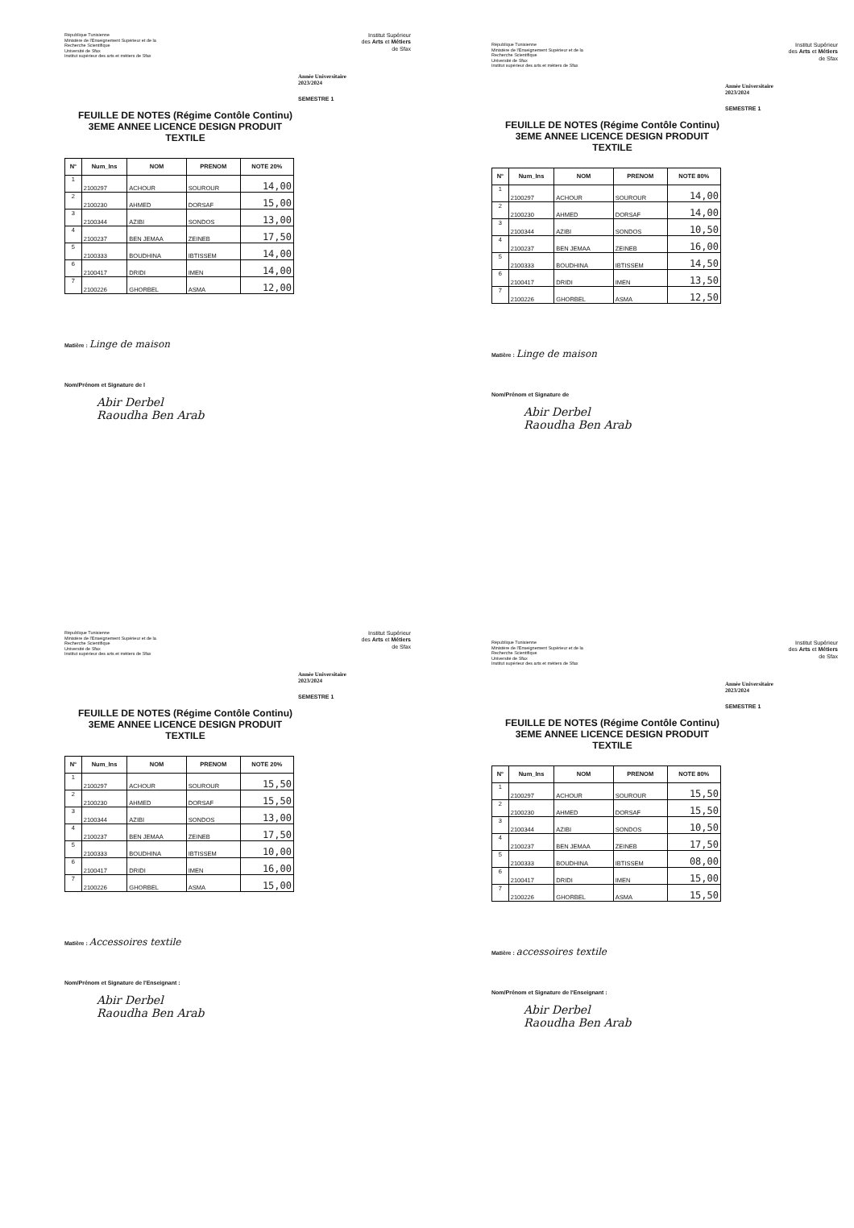République Tunisienne
Ministère de l'Enseignement Supérieur et de la
Recherche Scientifique
Université de Sfax
Institut supérieur des arts et métiers de Sfax
Institut Supérieur
des Arts et Métiers
de Sfax
Année Universitaire
2023/2024
SEMESTRE 1
FEUILLE DE NOTES (Régime Contôle Continu)
3EME ANNEE LICENCE DESIGN PRODUIT
TEXTILE
| N° | Num_Ins | NOM | PRENOM | NOTE 20% |
| --- | --- | --- | --- | --- |
| 1 | 2100297 | ACHOUR | SOUROUR | 14,00 |
| 2 | 2100230 | AHMED | DORSAF | 15,00 |
| 3 | 2100344 | AZIBI | SONDOS | 13,00 |
| 4 | 2100237 | BEN JEMAA | ZEINEB | 17,50 |
| 5 | 2100333 | BOUDHINA | IBTISSEM | 14,00 |
| 6 | 2100417 | DRIDI | IMEN | 14,00 |
| 7 | 2100226 | GHORBEL | ASMA | 12,00 |
Matière : Linge de maison
Nom/Prénom et Signature de l
Abir Derbel
Raoudha Ben Arab
République Tunisienne
Ministère de l'Enseignement Supérieur et de la
Recherche Scientifique
Université de Sfax
Institut supérieur des arts et métiers de Sfax
Institut Supérieur
des Arts et Métiers
de Sfax
Année Universitaire
2023/2024
SEMESTRE 1
FEUILLE DE NOTES (Régime Contôle Continu)
3EME ANNEE LICENCE DESIGN PRODUIT
TEXTILE
| N° | Num_Ins | NOM | PRENOM | NOTE 80% |
| --- | --- | --- | --- | --- |
| 1 | 2100297 | ACHOUR | SOUROUR | 14,00 |
| 2 | 2100230 | AHMED | DORSAF | 14,00 |
| 3 | 2100344 | AZIBI | SONDOS | 10,50 |
| 4 | 2100237 | BEN JEMAA | ZEINEB | 16,00 |
| 5 | 2100333 | BOUDHINA | IBTISSEM | 14,50 |
| 6 | 2100417 | DRIDI | IMEN | 13,50 |
| 7 | 2100226 | GHORBEL | ASMA | 12,50 |
Matière : Linge de maison
Nom/Prénom et Signature de
Abir Derbel
Raoudha Ben Arab
République Tunisienne
Ministère de l'Enseignement Supérieur et de la
Recherche Scientifique
Université de Sfax
Institut supérieur des arts et métiers de Sfax
Institut Supérieur
des Arts et Métiers
de Sfax
Année Universitaire
2023/2024
SEMESTRE 1
FEUILLE DE NOTES (Régime Contôle Continu)
3EME ANNEE LICENCE DESIGN PRODUIT
TEXTILE
| N° | Num_Ins | NOM | PRENOM | NOTE 20% |
| --- | --- | --- | --- | --- |
| 1 | 2100297 | ACHOUR | SOUROUR | 15,50 |
| 2 | 2100230 | AHMED | DORSAF | 15,50 |
| 3 | 2100344 | AZIBI | SONDOS | 13,00 |
| 4 | 2100237 | BEN JEMAA | ZEINEB | 17,50 |
| 5 | 2100333 | BOUDHINA | IBTISSEM | 10,00 |
| 6 | 2100417 | DRIDI | IMEN | 16,00 |
| 7 | 2100226 | GHORBEL | ASMA | 15,00 |
Matière : Accessoires textile
Nom/Prénom et Signature de l'Enseignant :
Abir Derbel
Raoudha Ben Arab
République Tunisienne
Ministère de l'Enseignement Supérieur et de la
Recherche Scientifique
Université de Sfax
Institut supérieur des arts et métiers de Sfax
Institut Supérieur
des Arts et Métiers
de Sfax
Année Universitaire
2023/2024
SEMESTRE 1
FEUILLE DE NOTES (Régime Contôle Continu)
3EME ANNEE LICENCE DESIGN PRODUIT
TEXTILE
| N° | Num_Ins | NOM | PRENOM | NOTE 80% |
| --- | --- | --- | --- | --- |
| 1 | 2100297 | ACHOUR | SOUROUR | 15,50 |
| 2 | 2100230 | AHMED | DORSAF | 15,50 |
| 3 | 2100344 | AZIBI | SONDOS | 10,50 |
| 4 | 2100237 | BEN JEMAA | ZEINEB | 17,50 |
| 5 | 2100333 | BOUDHINA | IBTISSEM | 08,00 |
| 6 | 2100417 | DRIDI | IMEN | 15,00 |
| 7 | 2100226 | GHORBEL | ASMA | 15,50 |
Matière : accessoires textile
Nom/Prénom et Signature de l'Enseignant :
Abir Derbel
Raoudha Ben Arab